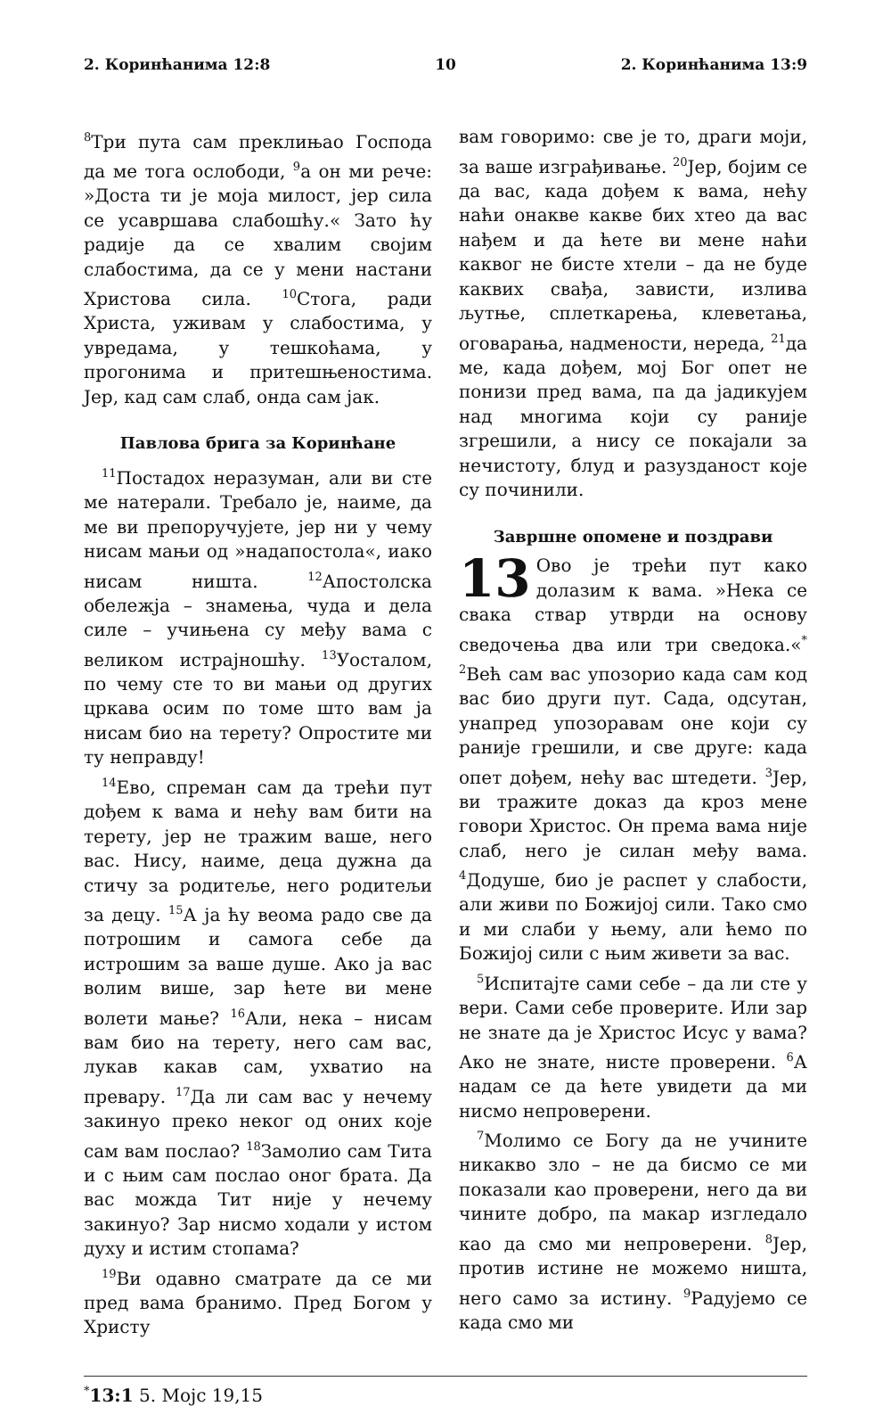2. Коринћанима 12:8 10 2. Коринћанима 13:9
<sup>8</sup> Три пута сам преклињао Господа да ме тога ослободи, <sup>9</sup>а он ми рече: »Доста ти је моја милост, јер сила се усавршава слабошћу.« Зато ћу радије да се хвалим својим слабостима, да се у мени настани Христова сила. <sup>10</sup>Стога, ради Христа, уживам у слабостима, у увредама, у тешкоћама, у прогонима и притешњеностима. Јер, кад сам слаб, онда сам јак.
Павлова брига за Коринћане
<sup>11</sup> Постадох неразуман, али ви сте ме натерали. Требало је, наиме, да ме ви препоручујете, јер ни у чему нисам мањи од »надапостола«, иако нисам ништа. <sup>12</sup>Апостолска обележја – знамења, чуда и дела силе – учињена су међу вама с великом истрајношћу. <sup>13</sup>Уосталом, по чему сте то ви мањи од других цркава осим по томе што вам ја нисам био на терету? Опростите ми ту неправду!
<sup>14</sup> Ево, спреман сам да трећи пут дођем к вама и нећу вам бити на терету, јер не тражим ваше, него вас. Нису, наиме, деца дужна да стичу за родитеље, него родитељи за децу. <sup>15</sup>А ја ћу веома радо све да потрошим и самога себе да истрошим за ваше душе. Ако ја вас волим више, зар ћете ви мене волети мање? <sup>16</sup>Али, нека – нисам вам био на терету, него сам вас, лукав какав сам, ухватио на превару. <sup>17</sup>Да ли сам вас у нечему закинуо преко неког од оних које сам вам послао? <sup>18</sup>Замолио сам Тита и с њим сам послао оног брата. Да вас можда Тит није у нечему закинуо? Зар нисмо ходали у истом духу и истим стопама?
<sup>19</sup> Ви одавно сматрате да се ми пред вама бранимо. Пред Богом у Христу
вам говоримо: све је то, драги моји, за ваше изграђивање. <sup>20</sup>Јер, бојим се да вас, када дођем к вама, нећу наћи онакве какве бих хтео да вас нађем и да ћете ви мене наћи каквог не бисте хтели – да не буде каквих свађа, зависти, излива љутње, сплеткарења, клеветања, оговарања, надмености, нереда, <sup>21</sup>да ме, када дођем, мој Бог опет не понизи пред вама, па да јадикујем над многима који су раније згрешили, а нису се покајали за нечистоту, блуд и разузданост које су починили.
Завршне опомене и поздрави
13 Ово је трећи пут како долазим к вама. »Нека се свака ствар утврди на основу сведочења два или три сведока.«<sup>*</sup> <sup>2</sup>Већ сам вас упозорио када сам код вас био други пут. Сада, одсутан, унапред упозоравам оне који су раније грешили, и све друге: када опет дођем, нећу вас штедети. <sup>3</sup>Јер, ви тражите доказ да кроз мене говори Христос. Он према вама није слаб, него је силан међу вама. <sup>4</sup>Додуше, био је распет у слабости, али живи по Божијој сили. Тако смо и ми слаби у њему, али ћемо по Божијој сили с њим живети за вас.
<sup>5</sup> Испитајте сами себе – да ли сте у вери. Сами себе проверите. Или зар не знате да је Христос Исус у вама? Ако не знате, нисте проверени. <sup>6</sup>А надам се да ћете увидети да ми нисмо непроверени.
<sup>7</sup> Молимо се Богу да не учините никакво зло – не да бисмо се ми показали као проверени, него да ви чините добро, па макар изгледало као да смо ми непроверени. <sup>8</sup>Јер, против истине не можемо ништа, него само за истину. <sup>9</sup>Радујемо се када смо ми
<sup>*</sup> 13:1 5. Мојс 19,15